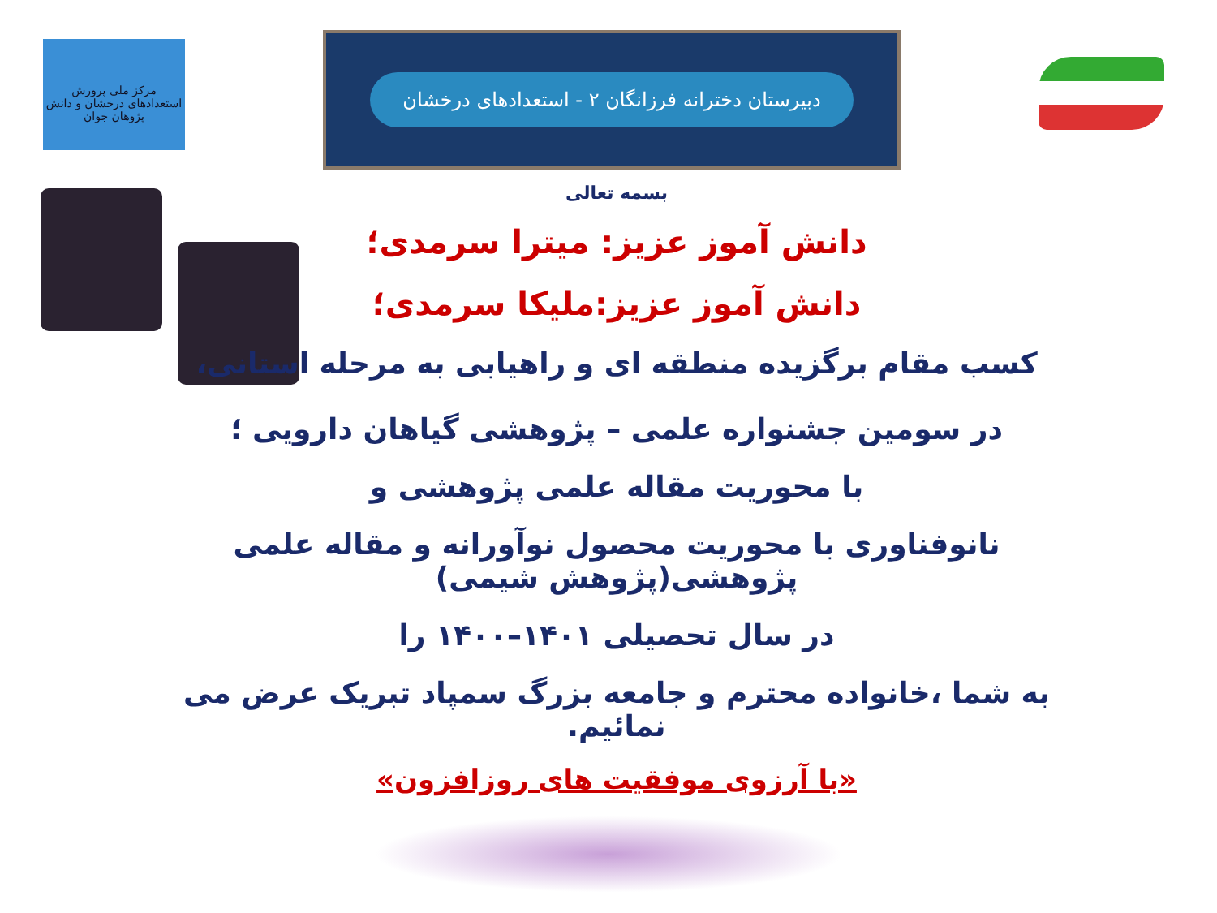مرکز ملی پرورش استعدادهای درخشان و دانش پژوهان جوان
دبیرستان دخترانه فرزانگان ۲ - استعدادهای درخشان
بسمه تعالی
دانش آموز عزیز: میترا سرمدی؛
دانش آموز عزیز:ملیکا سرمدی؛
کسب مقام برگزیده منطقه ای و راهیابی به مرحله استانی،
در سومین جشنواره علمی – پژوهشی گیاهان دارویی ؛
با محوریت مقاله علمی پژوهشی و
نانوفناوری با محوریت محصول نوآورانه و مقاله علمی پژوهشی(پژوهش شیمی)
در سال تحصیلی ۱۴۰۱–۱۴۰۰ را
به شما ،خانواده محترم و جامعه بزرگ سمپاد تبریک عرض می نمائیم.
«با آرزوی موفقیت های روزافزون»